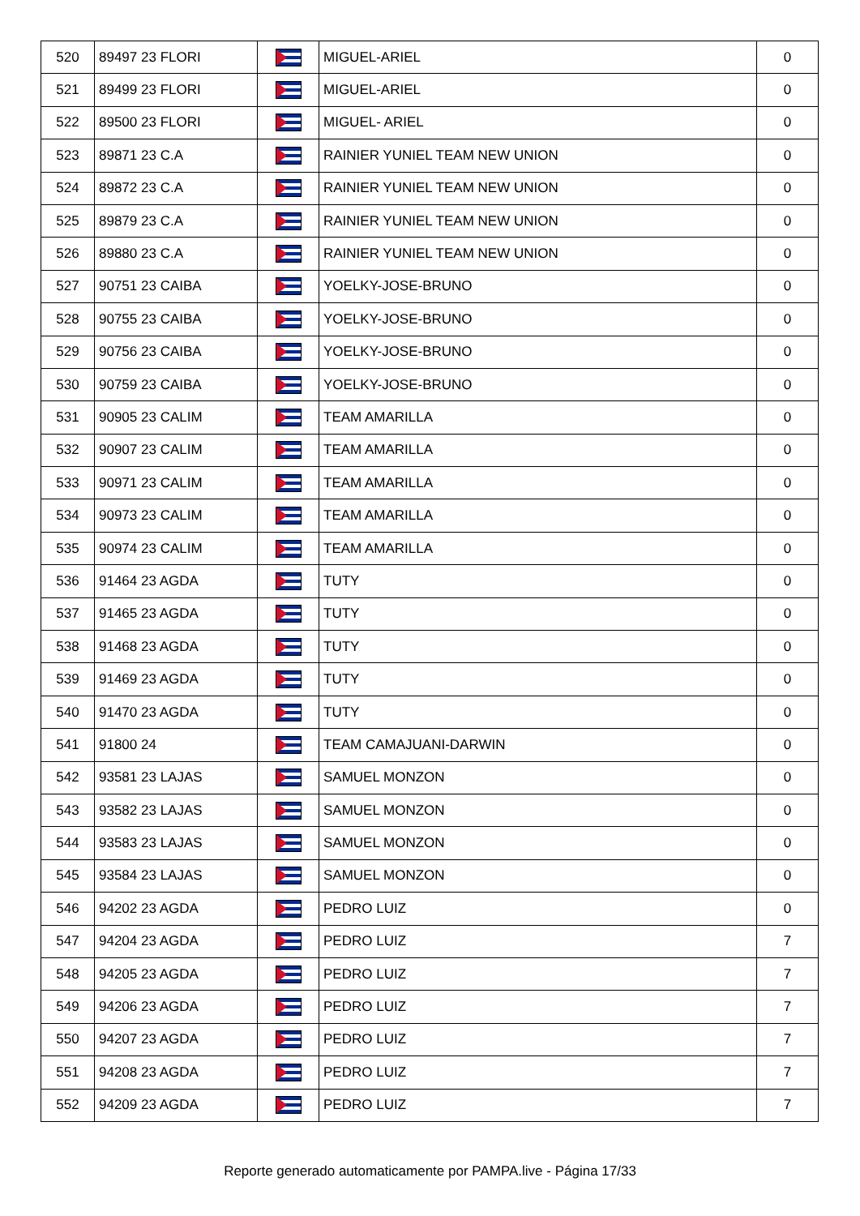| 520 | 89497 23 FLORI | | MIGUEL-ARIEL | 0 |
| 521 | 89499 23 FLORI | | MIGUEL-ARIEL | 0 |
| 522 | 89500 23 FLORI | | MIGUEL- ARIEL | 0 |
| 523 | 89871 23 C.A | | RAINIER YUNIEL TEAM NEW UNION | 0 |
| 524 | 89872 23 C.A | | RAINIER YUNIEL TEAM NEW UNION | 0 |
| 525 | 89879 23 C.A | | RAINIER YUNIEL TEAM NEW UNION | 0 |
| 526 | 89880 23 C.A | | RAINIER YUNIEL TEAM NEW UNION | 0 |
| 527 | 90751 23 CAIBA | | YOELKY-JOSE-BRUNO | 0 |
| 528 | 90755 23 CAIBA | | YOELKY-JOSE-BRUNO | 0 |
| 529 | 90756 23 CAIBA | | YOELKY-JOSE-BRUNO | 0 |
| 530 | 90759 23 CAIBA | | YOELKY-JOSE-BRUNO | 0 |
| 531 | 90905 23 CALIM | | TEAM AMARILLA | 0 |
| 532 | 90907 23 CALIM | | TEAM AMARILLA | 0 |
| 533 | 90971 23 CALIM | | TEAM AMARILLA | 0 |
| 534 | 90973 23 CALIM | | TEAM AMARILLA | 0 |
| 535 | 90974 23 CALIM | | TEAM AMARILLA | 0 |
| 536 | 91464 23 AGDA | | TUTY | 0 |
| 537 | 91465 23 AGDA | | TUTY | 0 |
| 538 | 91468 23 AGDA | | TUTY | 0 |
| 539 | 91469 23 AGDA | | TUTY | 0 |
| 540 | 91470 23 AGDA | | TUTY | 0 |
| 541 | 91800 24 | | TEAM CAMAJUANI-DARWIN | 0 |
| 542 | 93581 23 LAJAS | | SAMUEL MONZON | 0 |
| 543 | 93582 23 LAJAS | | SAMUEL MONZON | 0 |
| 544 | 93583 23 LAJAS | | SAMUEL MONZON | 0 |
| 545 | 93584 23 LAJAS | | SAMUEL MONZON | 0 |
| 546 | 94202 23 AGDA | | PEDRO LUIZ | 0 |
| 547 | 94204 23 AGDA | | PEDRO LUIZ | 7 |
| 548 | 94205 23 AGDA | | PEDRO LUIZ | 7 |
| 549 | 94206 23 AGDA | | PEDRO LUIZ | 7 |
| 550 | 94207 23 AGDA | | PEDRO LUIZ | 7 |
| 551 | 94208 23 AGDA | | PEDRO LUIZ | 7 |
| 552 | 94209 23 AGDA | | PEDRO LUIZ | 7 |
Reporte generado automaticamente por PAMPA.live - Página 17/33